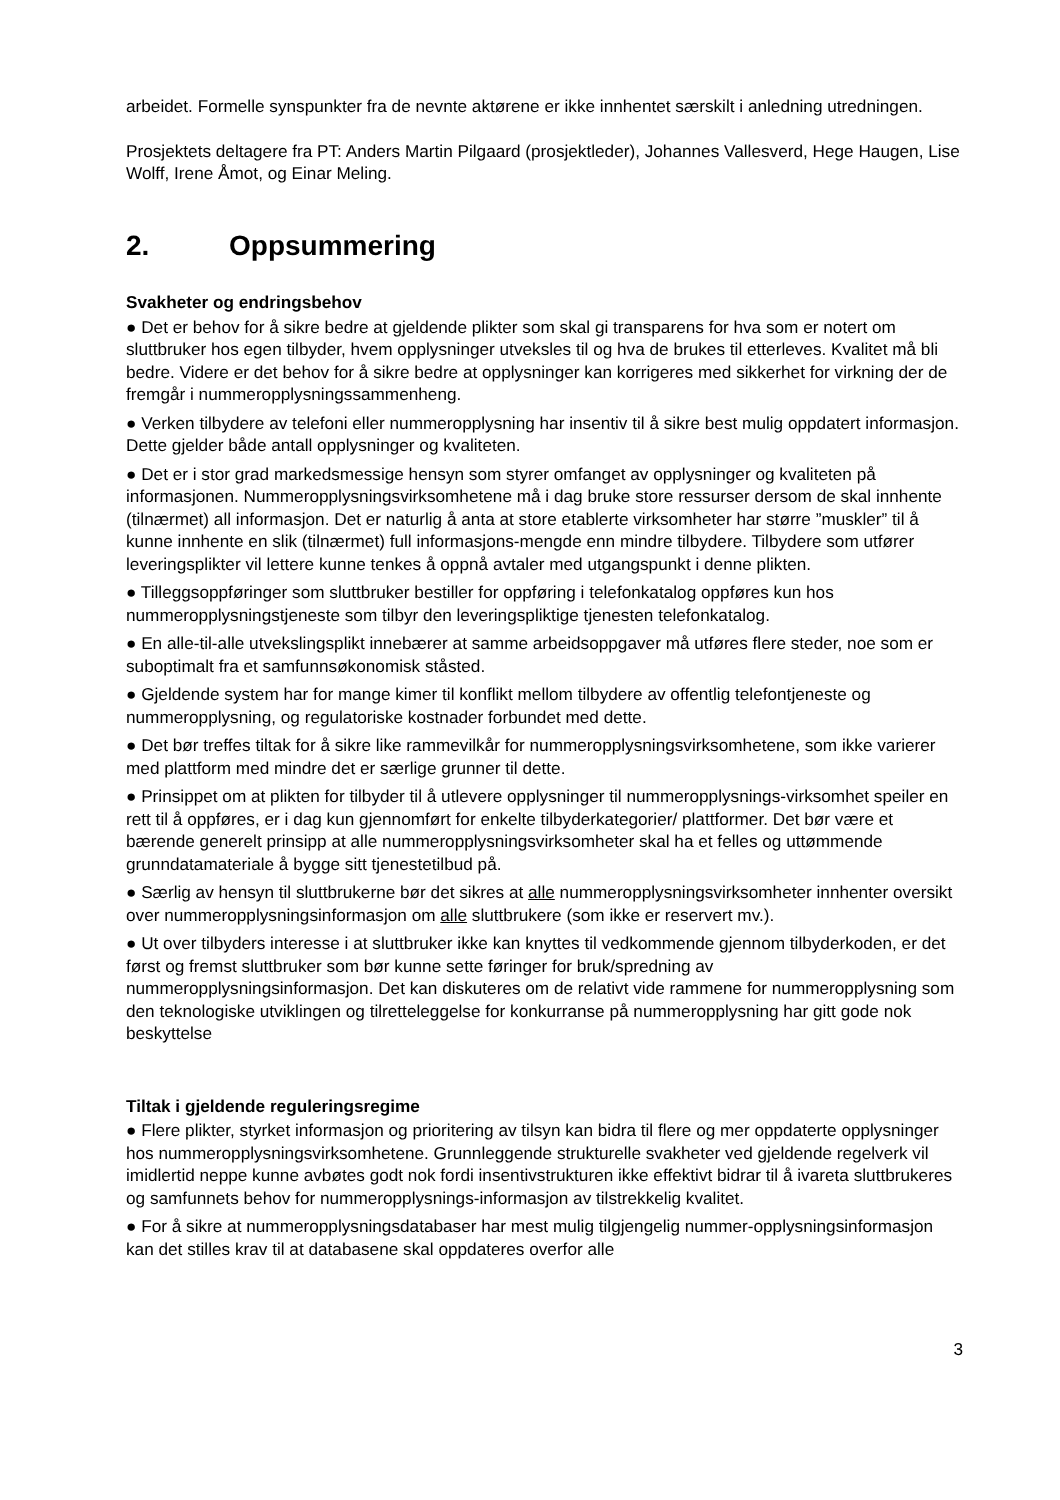arbeidet. Formelle synspunkter fra de nevnte aktørene er ikke innhentet særskilt i anledning utredningen.
Prosjektets deltagere fra PT: Anders Martin Pilgaard (prosjektleder), Johannes Vallesverd, Hege Haugen, Lise Wolff, Irene Åmot, og Einar Meling.
2. Oppsummering
Svakheter og endringsbehov
● Det er behov for å sikre bedre at gjeldende plikter som skal gi transparens for hva som er notert om sluttbruker hos egen tilbyder, hvem opplysninger utveksles til og hva de brukes til etterleves. Kvalitet må bli bedre. Videre er det behov for å sikre bedre at opplysninger kan korrigeres med sikkerhet for virkning der de fremgår i nummeropplysningssammenheng.
● Verken tilbydere av telefoni eller nummeropplysning har insentiv til å sikre best mulig oppdatert informasjon. Dette gjelder både antall opplysninger og kvaliteten.
● Det er i stor grad markedsmessige hensyn som styrer omfanget av opplysninger og kvaliteten på informasjonen. Nummeropplysningsvirksomhetene må i dag bruke store ressurser dersom de skal innhente (tilnærmet) all informasjon. Det er naturlig å anta at store etablerte virksomheter har større ”muskler” til å kunne innhente en slik (tilnærmet) full informasjons-mengde enn mindre tilbydere. Tilbydere som utfører leveringsplikter vil lettere kunne tenkes å oppnå avtaler med utgangspunkt i denne plikten.
● Tilleggsoppføringer som sluttbruker bestiller for oppføring i telefonkatalog oppføres kun hos nummeropplysningstjeneste som tilbyr den leveringspliktige tjenesten telefonkatalog.
● En alle-til-alle utvekslingsplikt innebærer at samme arbeidsoppgaver må utføres flere steder, noe som er suboptimalt fra et samfunnsøkonomisk ståsted.
● Gjeldende system har for mange kimer til konflikt mellom tilbydere av offentlig telefontjeneste og nummeropplysning, og regulatoriske kostnader forbundet med dette.
● Det bør treffes tiltak for å sikre like rammevilkår for nummeropplysningsvirksomhetene, som ikke varierer med plattform med mindre det er særlige grunner til dette.
● Prinsippet om at plikten for tilbyder til å utlevere opplysninger til nummeropplysnings-virksomhet speiler en rett til å oppføres, er i dag kun gjennomført for enkelte tilbyderkategorier/ plattformer. Det bør være et bærende generelt prinsipp at alle nummeropplysningsvirksomheter skal ha et felles og uttømmende grunndatamateriale å bygge sitt tjenestetilbud på.
● Særlig av hensyn til sluttbrukerne bør det sikres at alle nummeropplysningsvirksomheter innhenter oversikt over nummeropplysningsinformasjon om alle sluttbrukere (som ikke er reservert mv.).
● Ut over tilbyders interesse i at sluttbruker ikke kan knyttes til vedkommende gjennom tilbyderkoden, er det først og fremst sluttbruker som bør kunne sette føringer for bruk/spredning av nummeropplysningsinformasjon. Det kan diskuteres om de relativt vide rammene for nummeropplysning som den teknologiske utviklingen og tilretteleggelse for konkurranse på nummeropplysning har gitt gode nok beskyttelse
Tiltak i gjeldende reguleringsregime
● Flere plikter, styrket informasjon og prioritering av tilsyn kan bidra til flere og mer oppdaterte opplysninger hos nummeropplysningsvirksomhetene. Grunnleggende strukturelle svakheter ved gjeldende regelverk vil imidlertid neppe kunne avbøtes godt nok fordi insentivstrukturen ikke effektivt bidrar til å ivareta sluttbrukeres og samfunnets behov for nummeropplysnings-informasjon av tilstrekkelig kvalitet.
● For å sikre at nummeropplysningsdatabaser har mest mulig tilgjengelig nummer-opplysningsinformasjon kan det stilles krav til at databasene skal oppdateres overfor alle
3